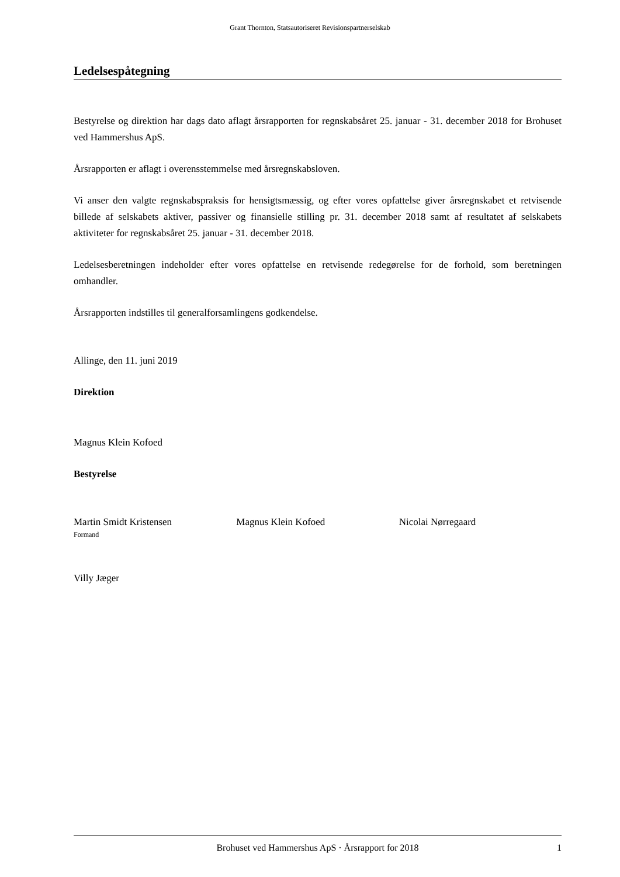Grant Thornton, Statsautoriseret Revisionspartnerselskab
Ledelsespåtegning
Bestyrelse og direktion har dags dato aflagt årsrapporten for regnskabsåret 25. januar - 31. december 2018 for Brohuset ved Hammershus ApS.
Årsrapporten er aflagt i overensstemmelse med årsregnskabsloven.
Vi anser den valgte regnskabspraksis for hensigtsmæssig, og efter vores opfattelse giver årsregnskabet et retvisende billede af selskabets aktiver, passiver og finansielle stilling pr. 31. december 2018 samt af resultatet af selskabets aktiviteter for regnskabsåret 25. januar - 31. december 2018.
Ledelsesberetningen indeholder efter vores opfattelse en retvisende redegørelse for de forhold, som beretningen omhandler.
Årsrapporten indstilles til generalforsamlingens godkendelse.
Allinge, den 11. juni 2019
Direktion
Magnus Klein Kofoed
Bestyrelse
Martin Smidt Kristensen
Formand
Magnus Klein Kofoed Nicolai Nørregaard
Villy Jæger
Brohuset ved Hammershus ApS · Årsrapport for 2018 1